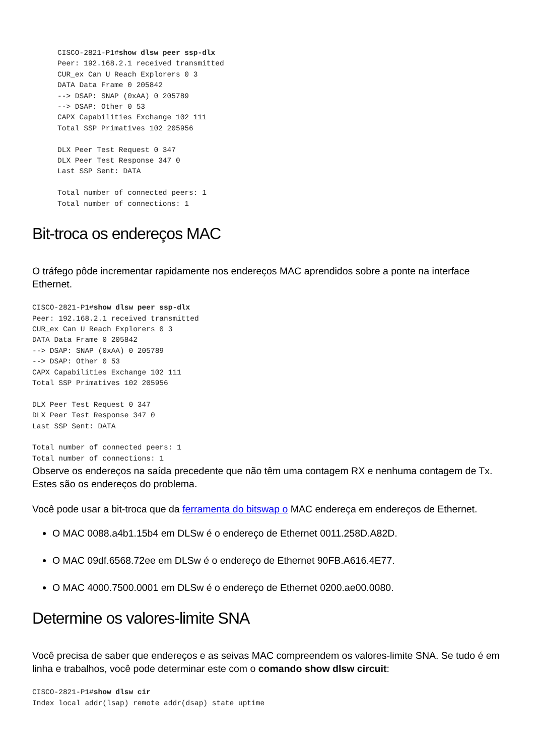CISCO-2821-P1#show dlsw peer ssp-dlx
Peer: 192.168.2.1 received transmitted
CUR_ex Can U Reach Explorers 0 3
DATA Data Frame 0 205842
--> DSAP: SNAP (0xAA) 0 205789
--> DSAP: Other 0 53
CAPX Capabilities Exchange 102 111
Total SSP Primatives 102 205956

DLX Peer Test Request 0 347
DLX Peer Test Response 347 0
Last SSP Sent: DATA

Total number of connected peers: 1
Total number of connections: 1
Bit-troca os endereços MAC
O tráfego pôde incrementar rapidamente nos endereços MAC aprendidos sobre a ponte na interface Ethernet.
CISCO-2821-P1#show dlsw peer ssp-dlx
Peer: 192.168.2.1 received transmitted
CUR_ex Can U Reach Explorers 0 3
DATA Data Frame 0 205842
--> DSAP: SNAP (0xAA) 0 205789
--> DSAP: Other 0 53
CAPX Capabilities Exchange 102 111
Total SSP Primatives 102 205956

DLX Peer Test Request 0 347
DLX Peer Test Response 347 0
Last SSP Sent: DATA

Total number of connected peers: 1
Total number of connections: 1
Observe os endereços na saída precedente que não têm uma contagem RX e nenhuma contagem de Tx. Estes são os endereços do problema.
Você pode usar a bit-troca que da ferramenta do bitswap o MAC endereça em endereços de Ethernet.
O MAC 0088.a4b1.15b4 em DLSw é o endereço de Ethernet 0011.258D.A82D.
O MAC 09df.6568.72ee em DLSw é o endereço de Ethernet 90FB.A616.4E77.
O MAC 4000.7500.0001 em DLSw é o endereço de Ethernet 0200.ae00.0080.
Determine os valores-limite SNA
Você precisa de saber que endereços e as seivas MAC compreendem os valores-limite SNA. Se tudo é em linha e trabalhos, você pode determinar este com o comando show dlsw circuit:
CISCO-2821-P1#show dlsw cir
Index local addr(lsap) remote addr(dsap) state uptime